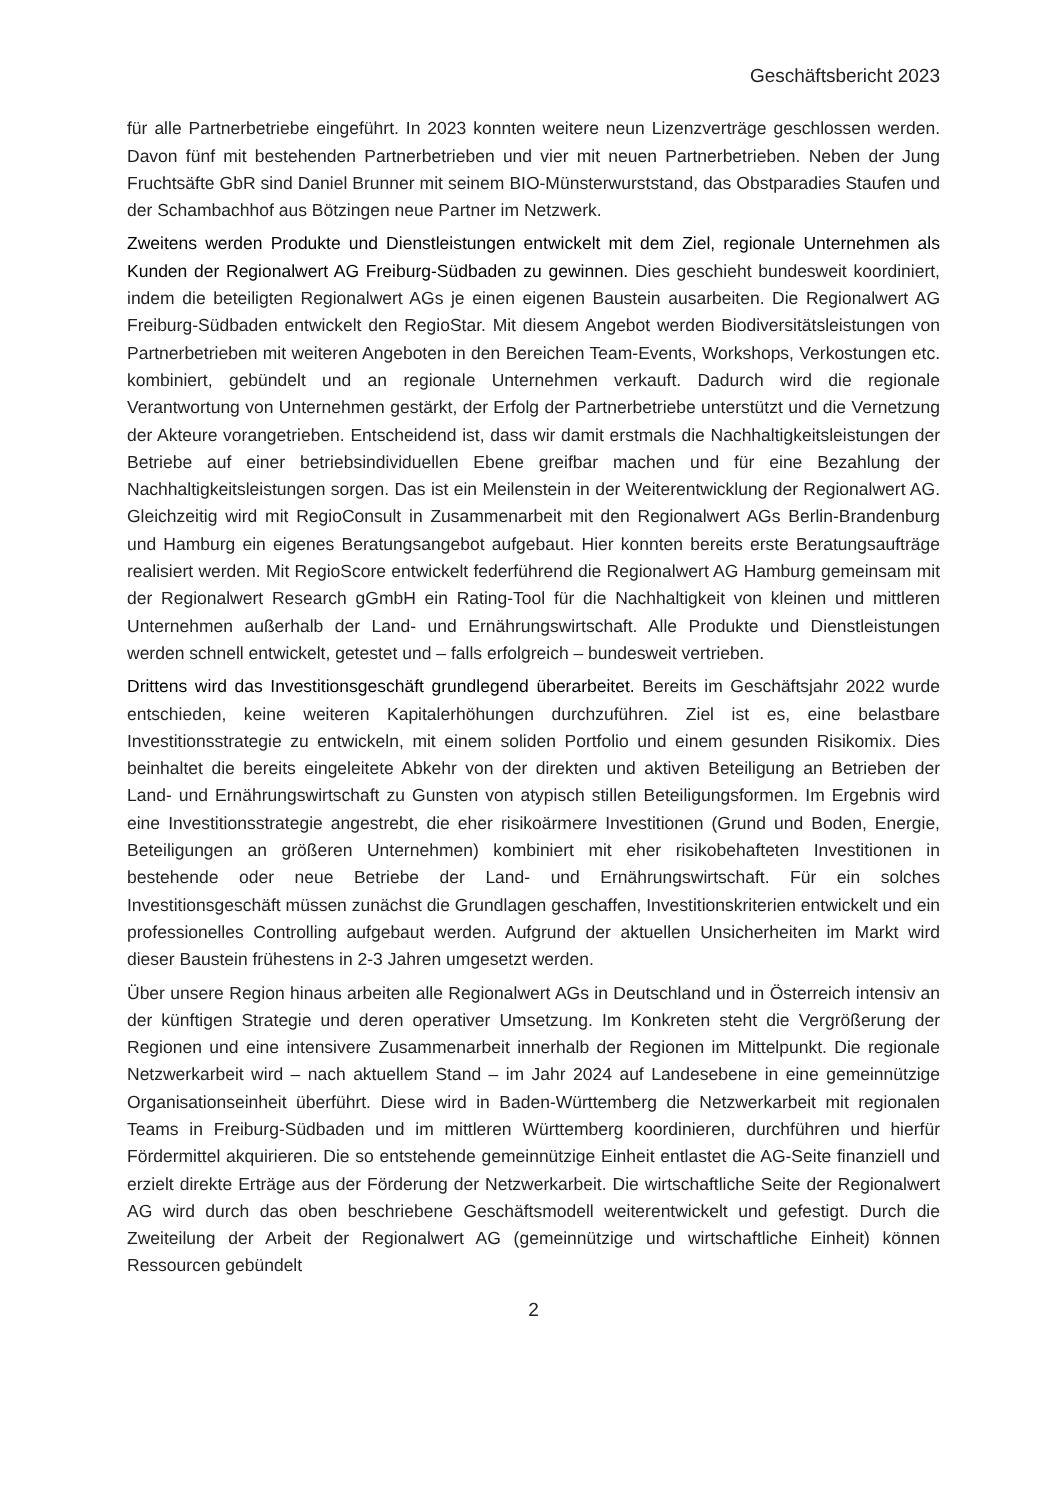Geschäftsbericht 2023
für alle Partnerbetriebe eingeführt. In 2023 konnten weitere neun Lizenzverträge geschlossen werden. Davon fünf mit bestehenden Partnerbetrieben und vier mit neuen Partnerbetrieben. Neben der Jung Fruchtsäfte GbR sind Daniel Brunner mit seinem BIO-Münsterwurststand, das Obstparadies Staufen und der Schambachhof aus Bötzingen neue Partner im Netzwerk.
Zweitens werden Produkte und Dienstleistungen entwickelt mit dem Ziel, regionale Unternehmen als Kunden der Regionalwert AG Freiburg-Südbaden zu gewinnen. Dies geschieht bundesweit koordiniert, indem die beteiligten Regionalwert AGs je einen eigenen Baustein ausarbeiten. Die Regionalwert AG Freiburg-Südbaden entwickelt den RegioStar. Mit diesem Angebot werden Biodiversitätsleistungen von Partnerbetrieben mit weiteren Angeboten in den Bereichen Team-Events, Workshops, Verkostungen etc. kombiniert, gebündelt und an regionale Unternehmen verkauft. Dadurch wird die regionale Verantwortung von Unternehmen gestärkt, der Erfolg der Partnerbetriebe unterstützt und die Vernetzung der Akteure vorangetrieben. Entscheidend ist, dass wir damit erstmals die Nachhaltigkeitsleistungen der Betriebe auf einer betriebsindividuellen Ebene greifbar machen und für eine Bezahlung der Nachhaltigkeitsleistungen sorgen. Das ist ein Meilenstein in der Weiterentwicklung der Regionalwert AG. Gleichzeitig wird mit RegioConsult in Zusammenarbeit mit den Regionalwert AGs Berlin-Brandenburg und Hamburg ein eigenes Beratungsangebot aufgebaut. Hier konnten bereits erste Beratungsaufträge realisiert werden. Mit RegioScore entwickelt federführend die Regionalwert AG Hamburg gemeinsam mit der Regionalwert Research gGmbH ein Rating-Tool für die Nachhaltigkeit von kleinen und mittleren Unternehmen außerhalb der Land- und Ernährungswirtschaft. Alle Produkte und Dienstleistungen werden schnell entwickelt, getestet und – falls erfolgreich – bundesweit vertrieben.
Drittens wird das Investitionsgeschäft grundlegend überarbeitet. Bereits im Geschäftsjahr 2022 wurde entschieden, keine weiteren Kapitalerhöhungen durchzuführen. Ziel ist es, eine belastbare Investitionsstrategie zu entwickeln, mit einem soliden Portfolio und einem gesunden Risikomix. Dies beinhaltet die bereits eingeleitete Abkehr von der direkten und aktiven Beteiligung an Betrieben der Land- und Ernährungswirtschaft zu Gunsten von atypisch stillen Beteiligungsformen. Im Ergebnis wird eine Investitionsstrategie angestrebt, die eher risikoärmere Investitionen (Grund und Boden, Energie, Beteiligungen an größeren Unternehmen) kombiniert mit eher risikobehafteten Investitionen in bestehende oder neue Betriebe der Land- und Ernährungswirtschaft. Für ein solches Investitionsgeschäft müssen zunächst die Grundlagen geschaffen, Investitionskriterien entwickelt und ein professionelles Controlling aufgebaut werden. Aufgrund der aktuellen Unsicherheiten im Markt wird dieser Baustein frühestens in 2-3 Jahren umgesetzt werden.
Über unsere Region hinaus arbeiten alle Regionalwert AGs in Deutschland und in Österreich intensiv an der künftigen Strategie und deren operativer Umsetzung. Im Konkreten steht die Vergrößerung der Regionen und eine intensivere Zusammenarbeit innerhalb der Regionen im Mittelpunkt. Die regionale Netzwerkarbeit wird – nach aktuellem Stand – im Jahr 2024 auf Landesebene in eine gemeinnützige Organisationseinheit überführt. Diese wird in Baden-Württemberg die Netzwerkarbeit mit regionalen Teams in Freiburg-Südbaden und im mittleren Württemberg koordinieren, durchführen und hierfür Fördermittel akquirieren. Die so entstehende gemeinnützige Einheit entlastet die AG-Seite finanziell und erzielt direkte Erträge aus der Förderung der Netzwerkarbeit. Die wirtschaftliche Seite der Regionalwert AG wird durch das oben beschriebene Geschäftsmodell weiterentwickelt und gefestigt. Durch die Zweiteilung der Arbeit der Regionalwert AG (gemeinnützige und wirtschaftliche Einheit) können Ressourcen gebündelt
2